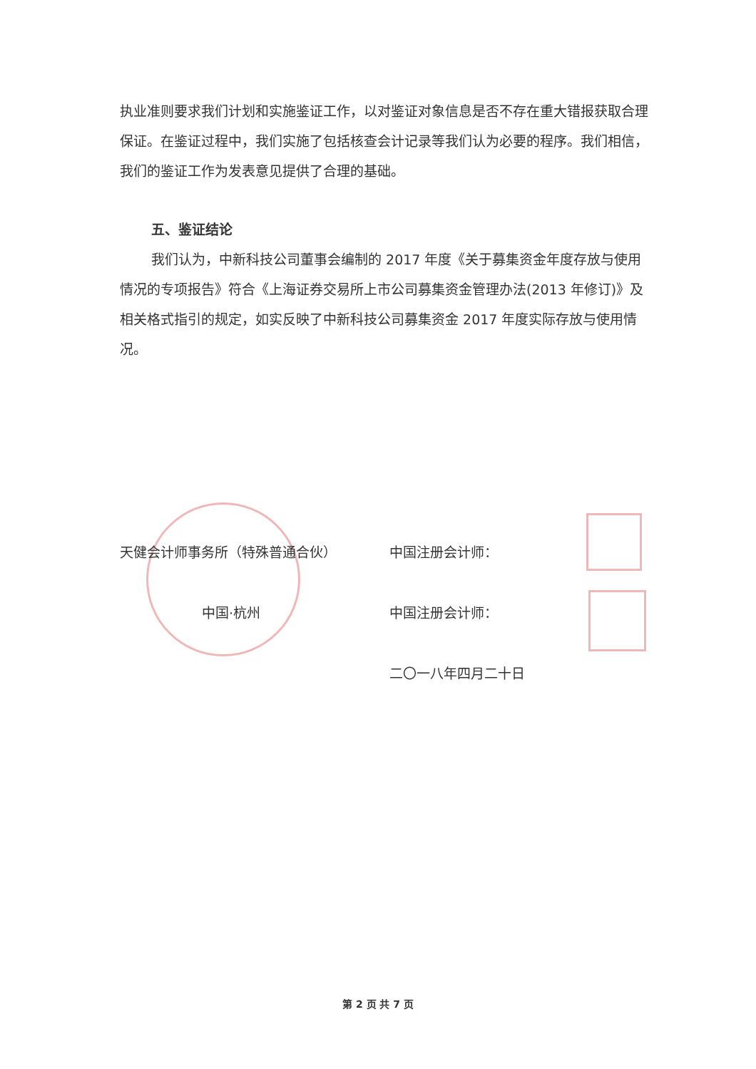执业准则要求我们计划和实施鉴证工作，以对鉴证对象信息是否不存在重大错报获取合理保证。在鉴证过程中，我们实施了包括核查会计记录等我们认为必要的程序。我们相信，我们的鉴证工作为发表意见提供了合理的基础。
五、鉴证结论
我们认为，中新科技公司董事会编制的 2017 年度《关于募集资金年度存放与使用情况的专项报告》符合《上海证券交易所上市公司募集资金管理办法(2013 年修订)》及相关格式指引的规定，如实反映了中新科技公司募集资金 2017 年度实际存放与使用情况。
天健会计师事务所（特殊普通合伙） 中国注册会计师：
中国·杭州 中国注册会计师：
二〇一八年四月二十日
第 2 页 共 7 页